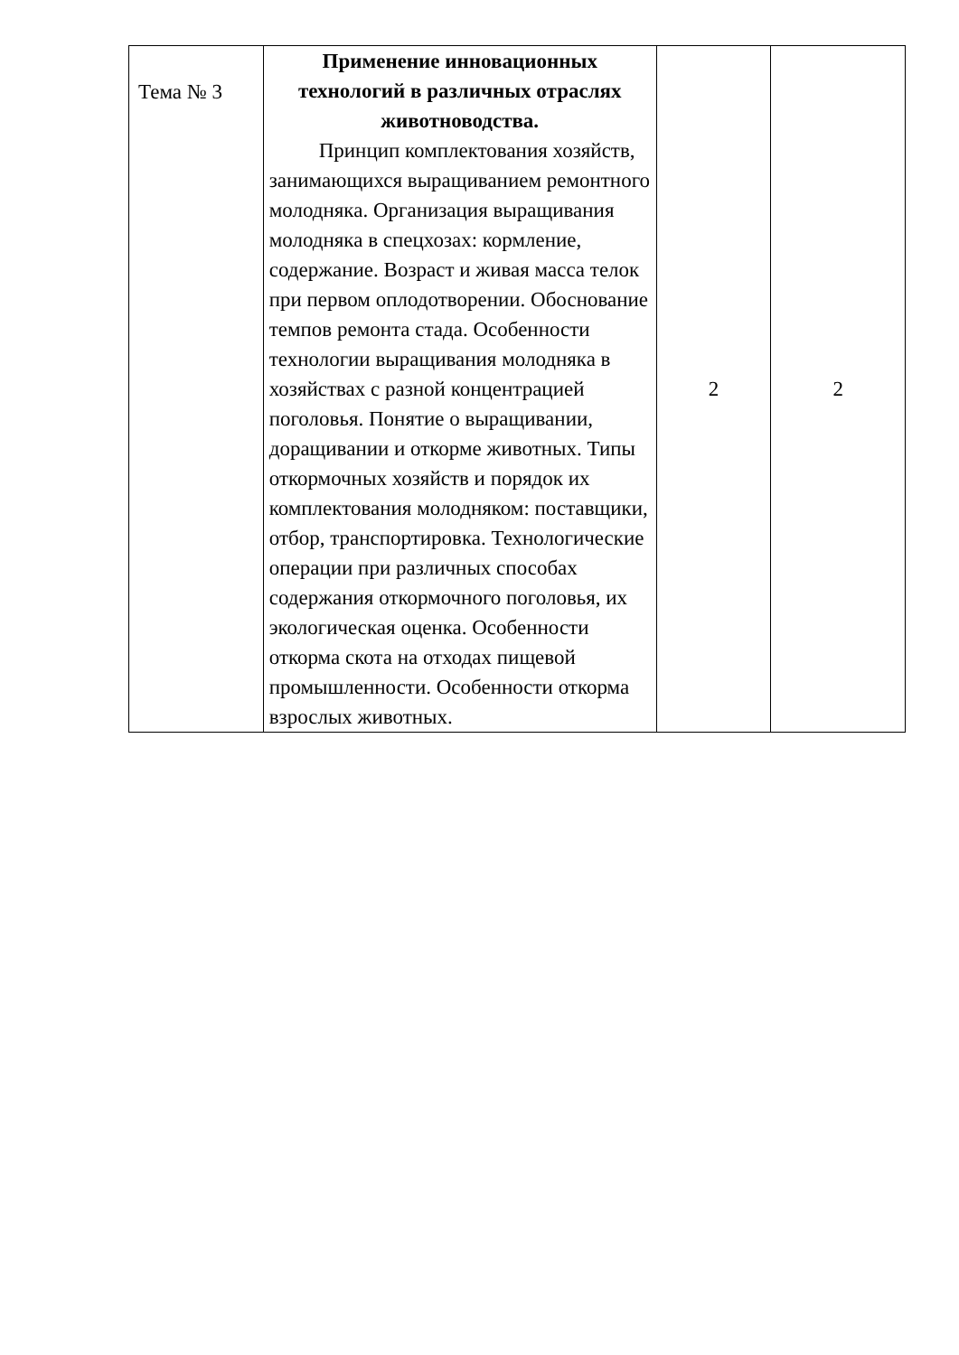| Тема № 3 | Применение инновационных технологий в различных отраслях животноводства. Принцип комплектования хозяйств, занимающихся выращиванием ремонтного молодняка. Организация выращивания молодняка в спецхозах: кормление, содержание. Возраст и живая масса телок при первом оплодотворении. Обоснование темпов ремонта стада. Особенности технологии выращивания молодняка в хозяйствах с разной концентрацией поголовья. Понятие о выращивании, доращивании и откорме животных. Типы откормочных хозяйств и порядок их комплектования молодняком: поставщики, отбор, транспортировка. Технологические операции при различных способах содержания откормочного поголовья, их экологическая оценка. Особенности откорма скота на отходах пищевой промышленности. Особенности откорма взрослых животных. | 2 | 2 |